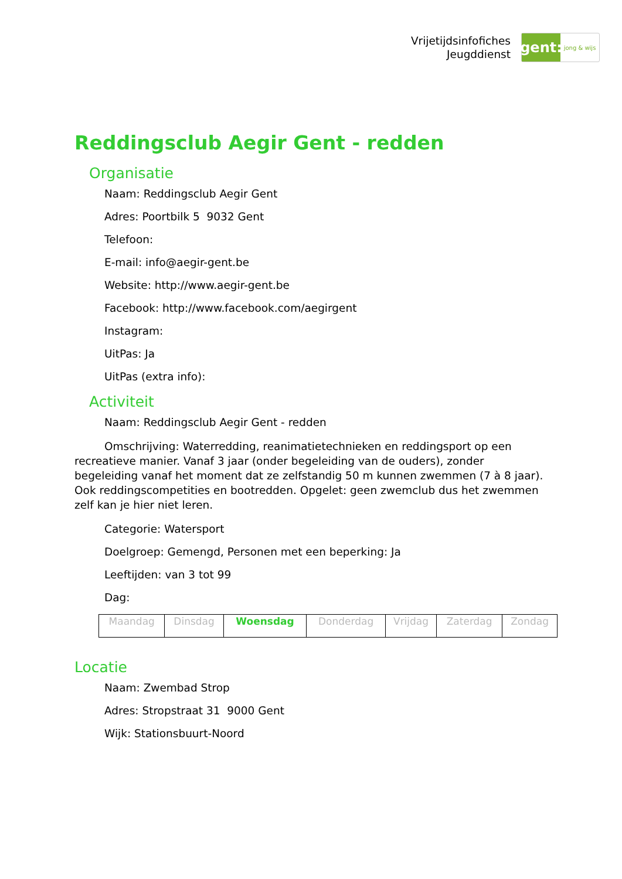Vrijetijdsinfofiches
Jeugddienst
gent:
jong & wijs
Reddingsclub Aegir Gent - redden
Organisatie
Naam: Reddingsclub Aegir Gent
Adres: Poortbilk 5 9032 Gent
Telefoon:
E-mail: info@aegir-gent.be
Website: http://www.aegir-gent.be
Facebook: http://www.facebook.com/aegirgent
Instagram:
UitPas: Ja
UitPas (extra info):
Activiteit
Naam: Reddingsclub Aegir Gent - redden
Omschrijving: Waterredding, reanimatietechnieken en reddingsport op een recreatieve manier. Vanaf 3 jaar (onder begeleiding van de ouders), zonder begeleiding vanaf het moment dat ze zelfstandig 50 m kunnen zwemmen (7 à 8 jaar). Ook reddingscompetities en bootredden. Opgelet: geen zwemclub dus het zwemmen zelf kan je hier niet leren.
Categorie: Watersport
Doelgroep: Gemengd, Personen met een beperking: Ja
Leeftijden: van 3 tot 99
Dag:
| Maandag | Dinsdag | Woensdag | Donderdag | Vrijdag | Zaterdag | Zondag |
Locatie
Naam: Zwembad Strop
Adres: Stropstraat 31 9000 Gent
Wijk: Stationsbuurt-Noord